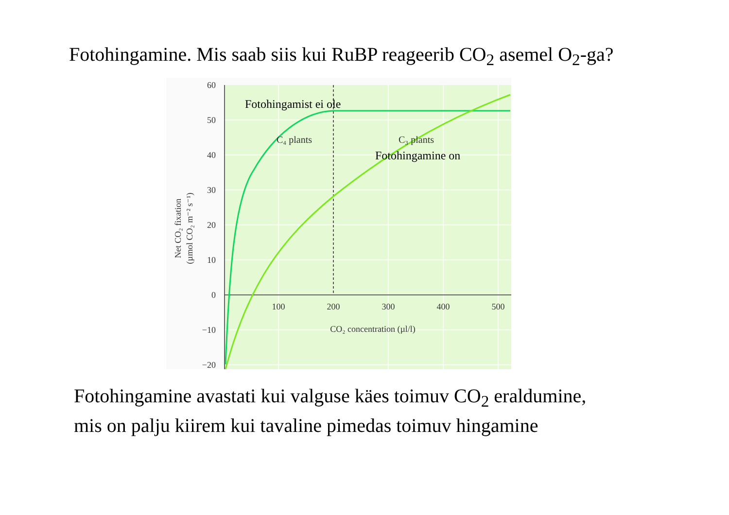Fotohingamine. Mis saab siis kui RuBP reageerib CO<sub>2</sub> asemel O<sub>2</sub>-ga?
60
50
40
30
20
10
0
−10
−20
100
200
300
400
500
CO₂ concentration (µl/l)
Net CO₂ fixation
(µmol CO₂ m⁻² s⁻¹)
C₄ plants
C₃ plants
Fotohingamist ei ole
Fotohingamine on
Fotohingamine avastati kui valguse käes toimuv CO<sub>2</sub> eraldumine,
mis on palju kiirem kui tavaline pimedas toimuv hingamine